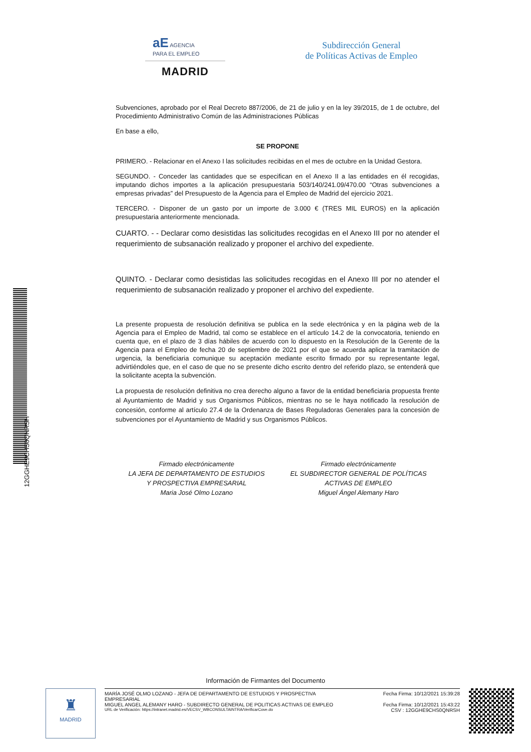aE AGENCIA
PARA EL EMPLEO
MADRID
Subdirección General
de Políticas Activas de Empleo
Subvenciones, aprobado por el Real Decreto 887/2006, de 21 de julio y en la ley 39/2015, de 1 de octubre, del Procedimiento Administrativo Común de las Administraciones Públicas
En base a ello,
SE PROPONE
PRIMERO. - Relacionar en el Anexo I las solicitudes recibidas en el mes de octubre en la Unidad Gestora.
SEGUNDO. - Conceder las cantidades que se especifican en el Anexo II a las entidades en él recogidas, imputando dichos importes a la aplicación presupuestaria 503/140/241.09/470.00 “Otras subvenciones a empresas privadas” del Presupuesto de la Agencia para el Empleo de Madrid del ejercicio 2021.
TERCERO. - Disponer de un gasto por un importe de 3.000 € (TRES MIL EUROS) en la aplicación presupuestaria anteriormente mencionada.
CUARTO. - - Declarar como desistidas las solicitudes recogidas en el Anexo III por no atender el requerimiento de subsanación realizado y proponer el archivo del expediente.
QUINTO. - Declarar como desistidas las solicitudes recogidas en el Anexo III por no atender el requerimiento de subsanación realizado y proponer el archivo del expediente.
La presente propuesta de resolución definitiva se publica en la sede electrónica y en la página web de la Agencia para el Empleo de Madrid, tal como se establece en el artículo 14.2 de la convocatoria, teniendo en cuenta que, en el plazo de 3 días hábiles de acuerdo con lo dispuesto en la Resolución de la Gerente de la Agencia para el Empleo de fecha 20 de septiembre de 2021 por el que se acuerda aplicar la tramitación de urgencia, la beneficiaria comunique su aceptación mediante escrito firmado por su representante legal, advirtiéndoles que, en el caso de que no se presente dicho escrito dentro del referido plazo, se entenderá que la solicitante acepta la subvención.
La propuesta de resolución definitiva no crea derecho alguno a favor de la entidad beneficiaria propuesta frente al Ayuntamiento de Madrid y sus Organismos Públicos, mientras no se le haya notificado la resolución de concesión, conforme al artículo 27.4 de la Ordenanza de Bases Reguladoras Generales para la concesión de subvenciones por el Ayuntamiento de Madrid y sus Organismos Públicos.
Firmado electrónicamente
LA JEFA DE DEPARTAMENTO DE ESTUDIOS
Y PROSPECTIVA EMPRESARIAL
Maria José Olmo Lozano
Firmado electrónicamente
EL SUBDIRECTOR GENERAL DE POLÍTICAS
ACTIVAS DE EMPLEO
Miguel Ángel Alemany Haro
12GGHE9CHS0QNRSH
Información de Firmantes del Documento
♜
MADRID
MARÍA JOSÉ OLMO LOZANO - JEFA DE DEPARTAMENTO DE ESTUDIOS Y PROSPECTIVA
EMPRESARIAL Fecha Firma: 10/12/2021 15:39:28
MIGUEL ANGEL ALEMANY HARO - SUBDIRECTO GENERAL DE POLITICAS ACTIVAS DE EMPLEO Fecha Firma: 10/12/2021 15:43:22
URL de Verificación: https://intranet.madrid.es/VECSV_WBCONSULTAINTRA/VerificarCove.do CSV : 12GGHE9CHS0QNRSH